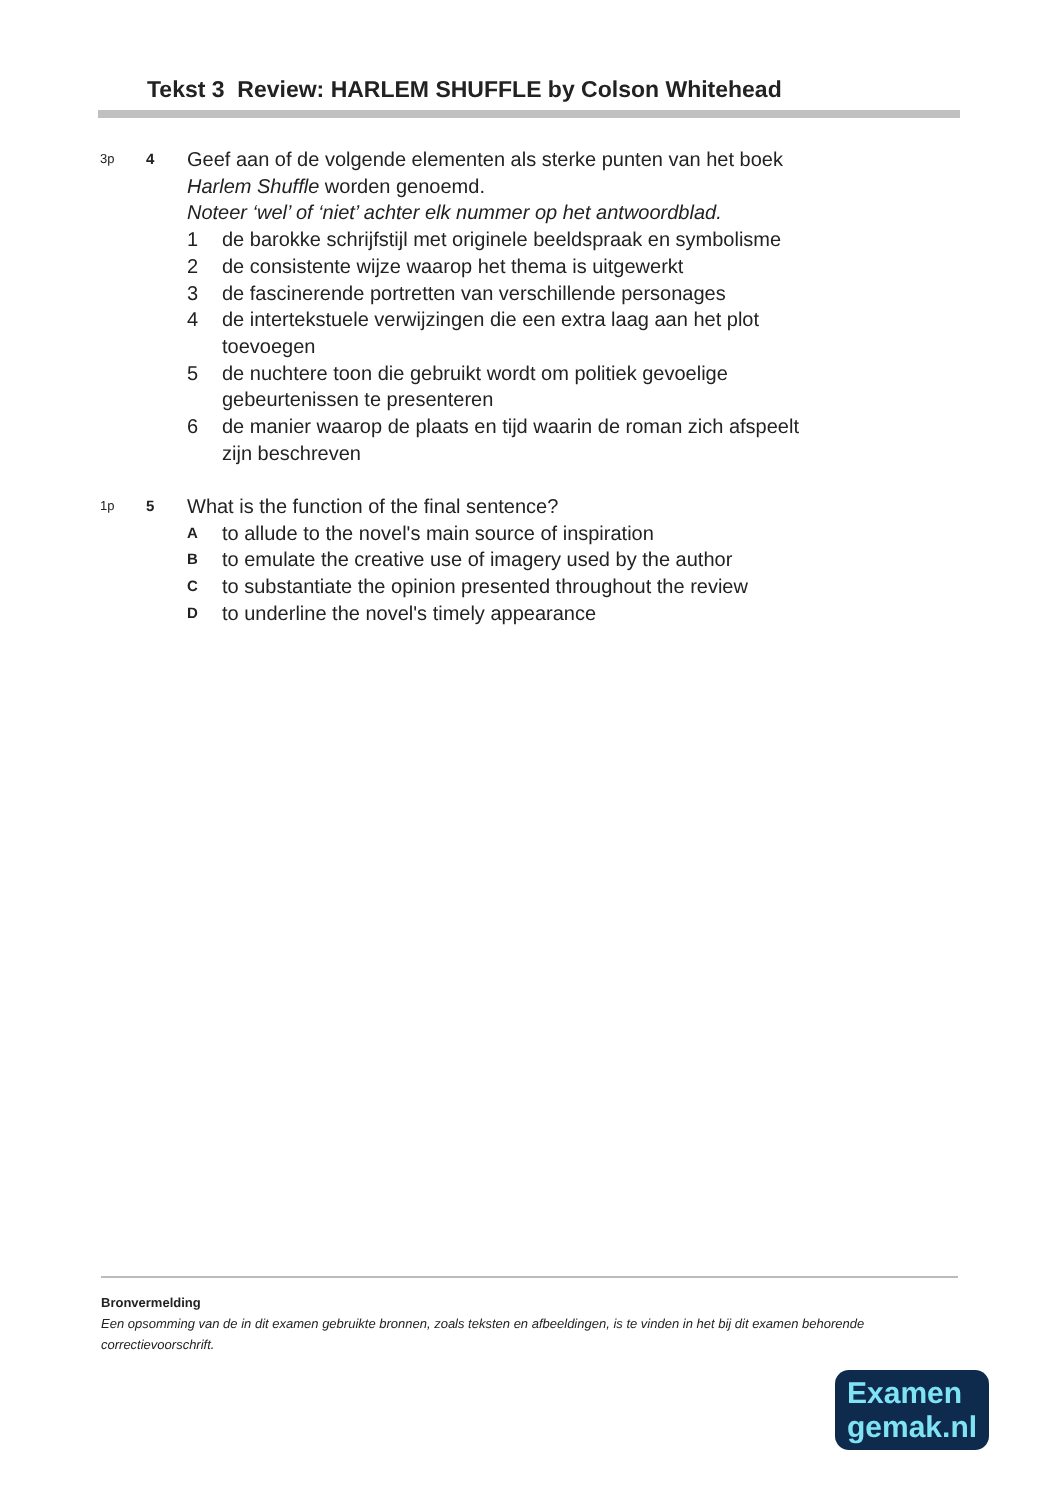Tekst 3 Review: HARLEM SHUFFLE by Colson Whitehead
3p 4
Geef aan of de volgende elementen als sterke punten van het boek
Harlem Shuffle worden genoemd.
Noteer ‘wel’ of ‘niet’ achter elk nummer op het antwoordblad.
1 de barokke schrijfstijl met originele beeldspraak en symbolisme
2 de consistente wijze waarop het thema is uitgewerkt
3 de fascinerende portretten van verschillende personages
4 de intertekstuele verwijzingen die een extra laag aan het plot
toevoegen
5 de nuchtere toon die gebruikt wordt om politiek gevoelige
gebeurtenissen te presenteren
6 de manier waarop de plaats en tijd waarin de roman zich afspeelt
zijn beschreven
1p 5
What is the function of the final sentence?
Ato allude to the novel's main source of inspiration
Bto emulate the creative use of imagery used by the author
Cto substantiate the opinion presented throughout the review
Dto underline the novel's timely appearance
Bronvermelding
Een opsomming van de in dit examen gebruikte bronnen, zoals teksten en afbeeldingen, is te vinden in het bij dit examen behorende correctievoorschrift.
Examen
gemak.nl